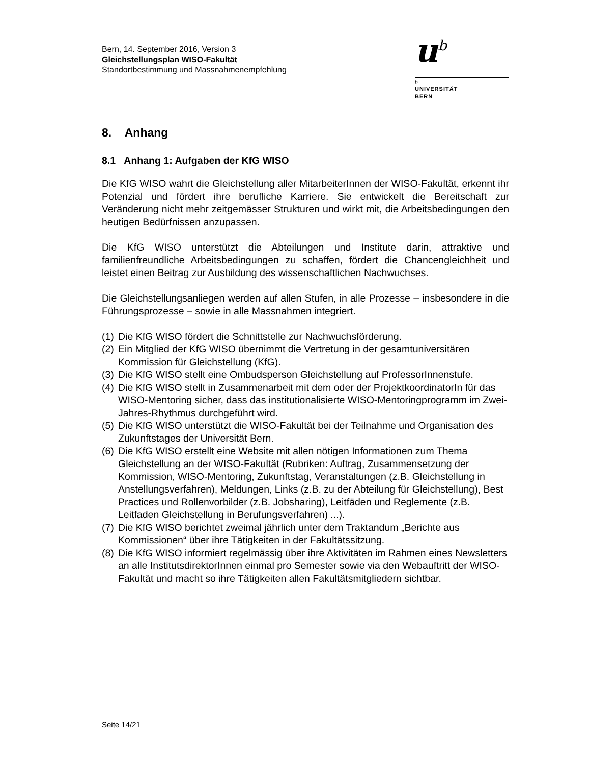Bern, 14. September 2016, Version 3
Gleichstellungsplan WISO-Fakultät
Standortbestimmung und Massnahmenempfehlung
u<sup>b</sup>
b
UNIVERSITÄT
BERN
8. Anhang
8.1 Anhang 1: Aufgaben der KfG WISO
Die KfG WISO wahrt die Gleichstellung aller MitarbeiterInnen der WISO-Fakultät, erkennt ihr Potenzial und fördert ihre berufliche Karriere. Sie entwickelt die Bereitschaft zur Veränderung nicht mehr zeitgemässer Strukturen und wirkt mit, die Arbeitsbedingungen den heutigen Bedürfnissen anzupassen.
Die KfG WISO unterstützt die Abteilungen und Institute darin, attraktive und familienfreundliche Arbeitsbedingungen zu schaffen, fördert die Chancengleichheit und leistet einen Beitrag zur Ausbildung des wissenschaftlichen Nachwuchses.
Die Gleichstellungsanliegen werden auf allen Stufen, in alle Prozesse – insbesondere in die Führungsprozesse – sowie in alle Massnahmen integriert.
(1) Die KfG WISO fördert die Schnittstelle zur Nachwuchsförderung.
(2) Ein Mitglied der KfG WISO übernimmt die Vertretung in der gesamtuniversitären Kommission für Gleichstellung (KfG).
(3) Die KfG WISO stellt eine Ombudsperson Gleichstellung auf ProfessorInnenstufe.
(4) Die KfG WISO stellt in Zusammenarbeit mit dem oder der ProjektkoordinatorIn für das WISO-Mentoring sicher, dass das institutionalisierte WISO-Mentoringprogramm im Zwei-Jahres-Rhythmus durchgeführt wird.
(5) Die KfG WISO unterstützt die WISO-Fakultät bei der Teilnahme und Organisation des Zukunftstages der Universität Bern.
(6) Die KfG WISO erstellt eine Website mit allen nötigen Informationen zum Thema Gleichstellung an der WISO-Fakultät (Rubriken: Auftrag, Zusammensetzung der Kommission, WISO-Mentoring, Zukunftstag, Veranstaltungen (z.B. Gleichstellung in Anstellungsverfahren), Meldungen, Links (z.B. zu der Abteilung für Gleichstellung), Best Practices und Rollenvorbilder (z.B. Jobsharing), Leitfäden und Reglemente (z.B. Leitfaden Gleichstellung in Berufungsverfahren) ...).
(7) Die KfG WISO berichtet zweimal jährlich unter dem Traktandum „Berichte aus Kommissionen“ über ihre Tätigkeiten in der Fakultätssitzung.
(8) Die KfG WISO informiert regelmässig über ihre Aktivitäten im Rahmen eines Newsletters an alle InstitutsdirektorInnen einmal pro Semester sowie via den Webauftritt der WISO-Fakultät und macht so ihre Tätigkeiten allen Fakultätsmitgliedern sichtbar.
Seite 14/21